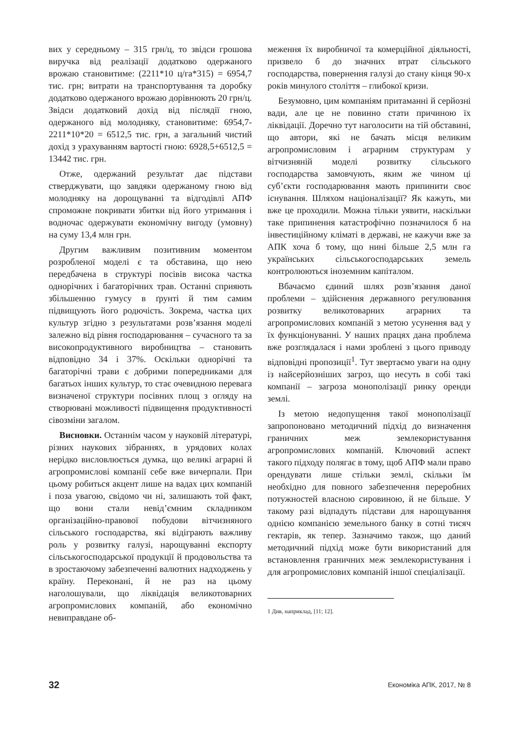вих у середньому – 315 грн/ц, то звідси грошова виручка від реалізації додатково одержаного врожаю становитиме: (2211*10 ц/га*315) = 6954,7 тис. грн; витрати на транспортування та доробку додатково одержаного врожаю дорівнюють 20 грн/ц. Звідси додатковий дохід від післядії гною, одержаного від молодняку, становитиме: 6954,7-2211*10*20 = 6512,5 тис. грн, а загальний чистий дохід з урахуванням вартості гною: 6928,5+6512,5 = 13442 тис. грн.
Отже, одержаний результат дає підстави стверджувати, що завдяки одержаному гною від молодняку на дорощуванні та відгодівлі АПФ спроможне покривати збитки від його утримання і водночас одержувати економічну вигоду (умовну) на суму 13,4 млн грн.
Другим важливим позитивним моментом розробленої моделі є та обставина, що нею передбачена в структурі посівів висока частка однорічних і багаторічних трав. Останні сприяють збільшенню гумусу в ґрунті й тим самим підвищують його родючість. Зокрема, частка цих культур згідно з результатами розв’язання моделі залежно від рівня господарювання – сучасного та за високопродуктивного виробництва – становить відповідно 34 і 37%. Оскільки однорічні та багаторічні трави є добрими попередниками для багатьох інших культур, то стає очевидною перевага визначеної структури посівних площ з огляду на створювані можливості підвищення продуктивності сівозміни загалом.
Висновки. Останнім часом у науковій літературі, різних наукових зібраннях, в урядових колах нерідко висловлюється думка, що великі аграрні й агропромислові компанії себе вже вичерпали. При цьому робиться акцент лише на вадах цих компаній і поза увагою, свідомо чи ні, залишають той факт, що вони стали невід’ємним складником організаційно-правової побудови вітчизняного сільського господарства, які відіграють важливу роль у розвитку галузі, нарощуванні експорту сільськогосподарської продукції й продовольства та в зростаючому забезпеченні валютних надходжень у країну. Переконані, й не раз на цьому наголошували, що ліквідація великотоварних агропромислових компаній, або економічно невиправдане об-
меження їх виробничої та комерційної діяльності, призвело б до значних втрат сільського господарства, повернення галузі до стану кінця 90-х років минулого століття – глибокої кризи.
Безумовно, цим компаніям притаманні й серйозні вади, але це не повинно стати причиною їх ліквідації. Доречно тут наголосити на тій обставині, що автори, які не бачать місця великим агропромисловим і аграрним структурам у вітчизняній моделі розвитку сільського господарства замовчують, яким же чином ці суб’єкти господарювання мають припинити своє існування. Шляхом націоналізації? Як кажуть, ми вже це проходили. Можна тільки уявити, наскільки таке припинення катастрофічно позначилося б на інвестиційному кліматі в державі, не кажучи вже за АПК хоча б тому, що нині більше 2,5 млн га українських сільськогосподарських земель контролюються іноземним капіталом.
Вбачаємо єдиний шлях розв’язання даної проблеми – здійснення державного регулювання розвитку великотоварних аграрних та агропромислових компаній з метою усунення вад у їх функціонуванні. У наших працях дана проблема вже розглядалася і нами зроблені з цього приводу відповідні пропозиції<sup>1</sup>. Тут звертаємо уваги на одну із найсерйозніших загроз, що несуть в собі такі компанії – загроза монополізації ринку оренди землі.
Із метою недопущення такої монополізації запропоновано методичний підхід до визначення граничних меж землекористування агропромислових компаній. Ключовий аспект такого підходу полягає в тому, щоб АПФ мали право орендувати лише стільки землі, скільки їм необхідно для повного забезпечення переробних потужностей власною сировиною, й не більше. У такому разі відпадуть підстави для нарощування однією компанією земельного банку в сотні тисяч гектарів, як тепер. Зазначимо також, що даний методичний підхід може бути використаний для встановлення граничних меж землекористування і для агропромислових компаній іншої спеціалізації.
1 Див, наприклад, [11; 12].
32 Економіка АПК, 2017, № 8